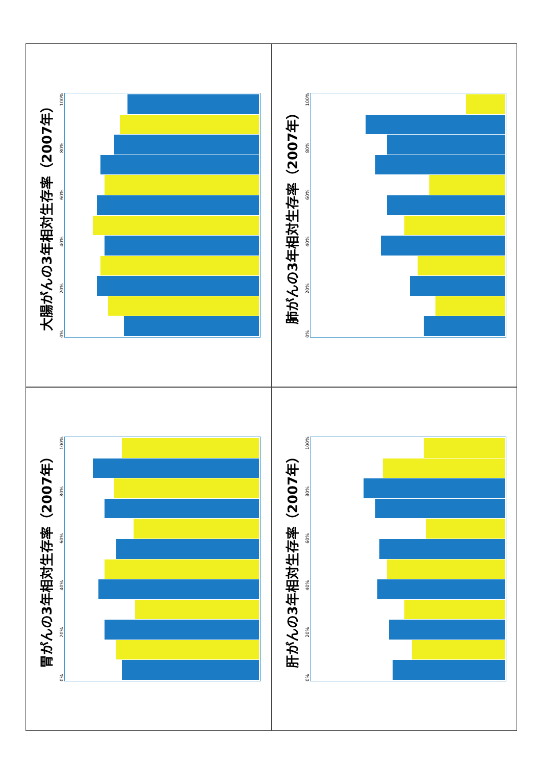大腸がんの3年相対生存率（2007年）
0% 20% 40% 60% 80% 100%
肺がんの3年相対生存率（2007年）
0% 20% 40% 60% 80% 100%
胃がんの3年相対生存率（2007年）
0% 20% 40% 60% 80% 100%
肝がんの3年相対生存率（2007年）
0% 20% 40% 60% 80% 100%